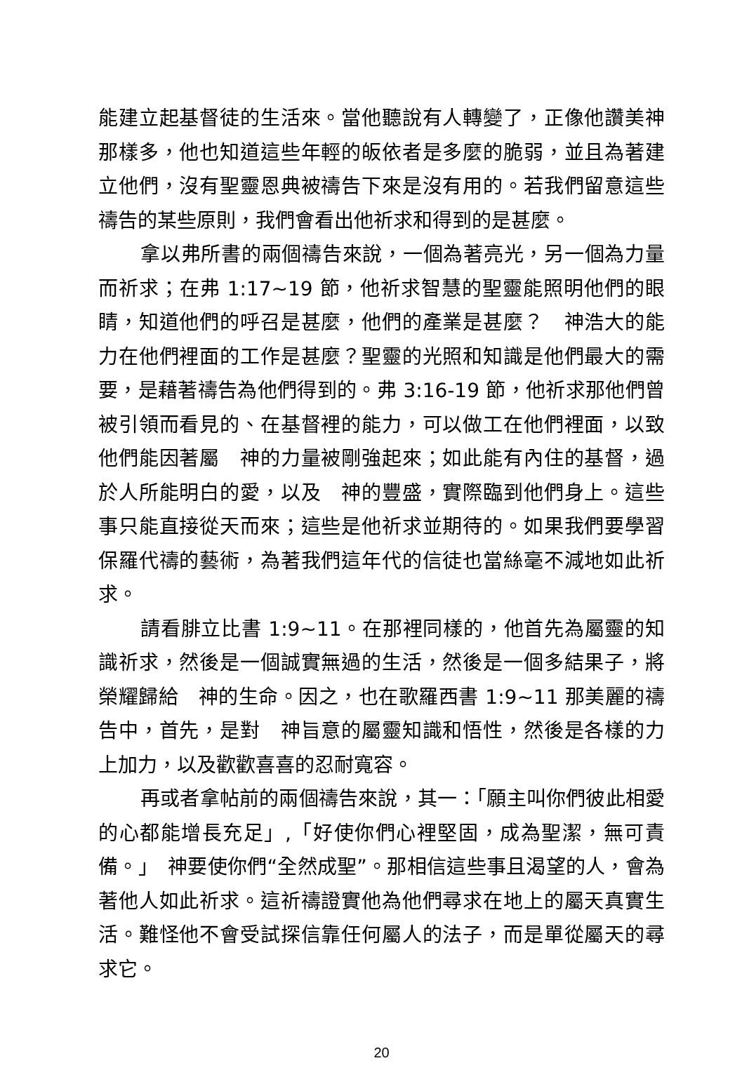能建立起基督徒的生活來。當他聽說有人轉變了，正像他讚美神那樣多，他也知道這些年輕的皈依者是多麼的脆弱，並且為著建立他們，沒有聖靈恩典被禱告下來是沒有用的。若我們留意這些禱告的某些原則，我們會看出他祈求和得到的是甚麼。
拿以弗所書的兩個禱告來說，一個為著亮光，另一個為力量而祈求；在弗 1:17~19 節，他祈求智慧的聖靈能照明他們的眼睛，知道他們的呼召是甚麼，他們的產業是甚麼？　神浩大的能力在他們裡面的工作是甚麼？聖靈的光照和知識是他們最大的需要，是藉著禱告為他們得到的。弗 3:16-19 節，他祈求那他們曾被引領而看見的、在基督裡的能力，可以做工在他們裡面，以致他們能因著屬　神的力量被剛強起來；如此能有內住的基督，過於人所能明白的愛，以及　神的豐盛，實際臨到他們身上。這些事只能直接從天而來；這些是他祈求並期待的。如果我們要學習保羅代禱的藝術，為著我們這年代的信徒也當絲毫不減地如此祈求。
請看腓立比書 1:9~11。在那裡同樣的，他首先為屬靈的知識祈求，然後是一個誠實無過的生活，然後是一個多結果子，將榮耀歸給　神的生命。因之，也在歌羅西書 1:9~11 那美麗的禱告中，首先，是對　神旨意的屬靈知識和悟性，然後是各樣的力上加力，以及歡歡喜喜的忍耐寬容。
再或者拿帖前的兩個禱告來說，其一：「願主叫你們彼此相愛的心都能增長充足」,「好使你們心裡堅固，成為聖潔，無可責備。」　神要使你們“全然成聖”。那相信這些事且渴望的人，會為著他人如此祈求。這祈禱證實他為他們尋求在地上的屬天真實生活。難怪他不會受試探信靠任何屬人的法子，而是單從屬天的尋求它。
20